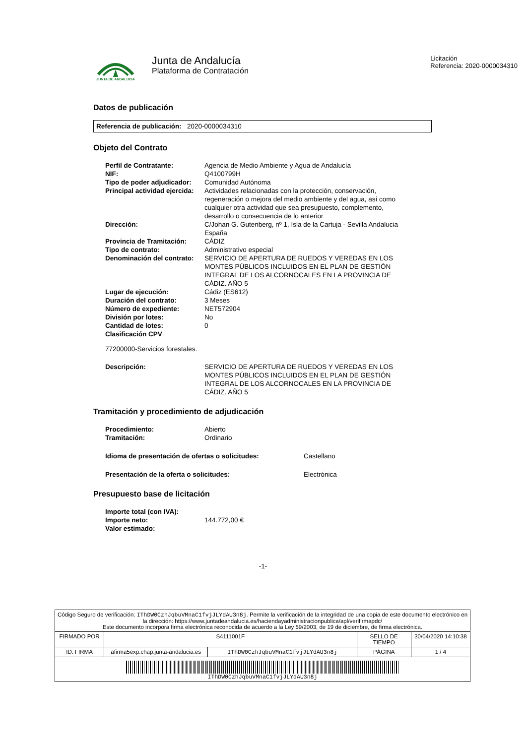JUNTA DE ANDALUCIA
Junta de Andalucía
Plataforma de Contratación
Licitación
Referencia: 2020-0000034310
Datos de publicación
Referencia de publicación: 2020-0000034310
Objeto del Contrato
| Perfil de Contratante: | Agencia de Medio Ambiente y Agua de Andalucía |
| NIF: | Q4100799H |
| Tipo de poder adjudicador: | Comunidad Autónoma |
| Principal actividad ejercida: | Actividades relacionadas con la protección, conservación, regeneración o mejora del medio ambiente y del agua, así como cualquier otra actividad que sea presupuesto, complemento, desarrollo o consecuencia de lo anterior |
| Dirección: | C/Johan G. Gutenberg, nº 1. Isla de la Cartuja - Sevilla Andalucia España |
| Provincia de Tramitación: | CÁDIZ |
| Tipo de contrato: | Administrativo especial |
| Denominación del contrato: | SERVICIO DE APERTURA DE RUEDOS Y VEREDAS EN LOS MONTES PÚBLICOS INCLUIDOS EN EL PLAN DE GESTIÓN INTEGRAL DE LOS ALCORNOCALES EN LA PROVINCIA DE CÁDIZ. AÑO 5 |
| Lugar de ejecución: | Cádiz (ES612) |
| Duración del contrato: | 3 Meses |
| Número de expediente: | NET572904 |
| División por lotes: | No |
| Cantidad de lotes: | 0 |
| Clasificación CPV | |
77200000-Servicios forestales.
| Descripción: | SERVICIO DE APERTURA DE RUEDOS Y VEREDAS EN LOS MONTES PÚBLICOS INCLUIDOS EN EL PLAN DE GESTIÓN INTEGRAL DE LOS ALCORNOCALES EN LA PROVINCIA DE CÁDIZ. AÑO 5 |
Tramitación y procedimiento de adjudicación
| Procedimiento: | Abierto |
| Tramitación: | Ordinario |
| Idioma de presentación de ofertas o solicitudes: | Castellano |
| Presentación de la oferta o solicitudes: | Electrónica |
Presupuesto base de licitación
| Importe total (con IVA): | |
| Importe neto: | 144.772,00 € |
| Valor estimado: | |
-1-
| Código Seguro de verificación: IThDW0CzhJqbuVMnaC1fvjJLYdAU3n8j . Permite la verificación de la integridad de una copia de este documento electrónico en la dirección: https://www.juntadeandalucia.es/haciendayadministracionpublica/apl/verifirmapdc/ Este documento incorpora firma electrónica reconocida de acuerdo a la Ley 59/2003, de 19 de diciembre, de firma electrónica. | | | | |
| FIRMADO POR | S4111001F | | SELLO DE TIEMPO | 30/04/2020 14:10:38 |
| ID. FIRMA | afirma5exp.chap.junta-andalucia.es | IThDW0CzhJqbuVMnaC1fvjJLYdAU3n8j | PÁGINA | 1 / 4 |
| IThDW0CzhJqbuVMnaC1fvjJLYdAU3n8j | | | | |